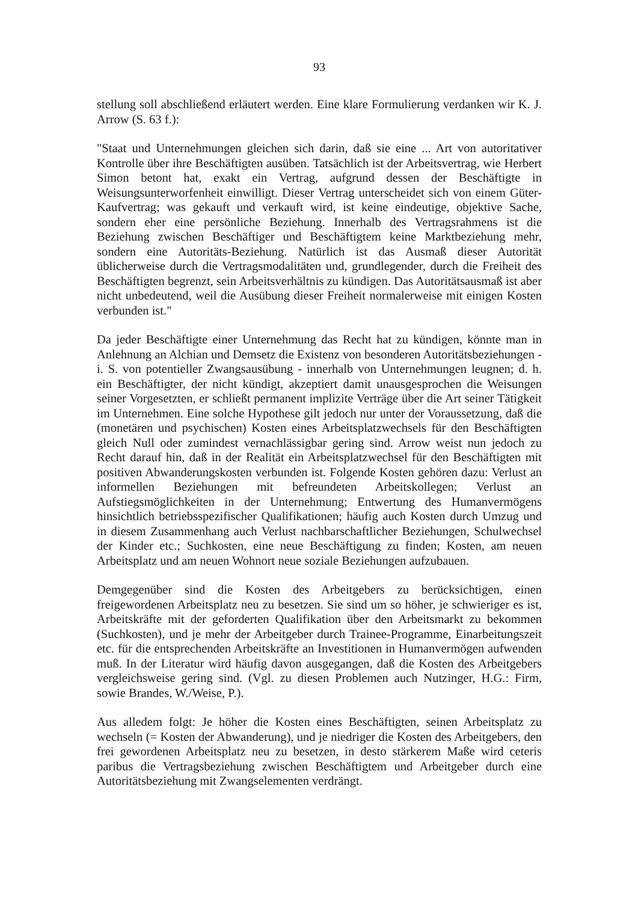93
stellung soll abschließend erläutert werden. Eine klare Formulierung verdanken wir K. J. Arrow (S. 63 f.):
"Staat und Unternehmungen gleichen sich darin, daß sie eine ... Art von autoritativer Kontrolle über ihre Beschäftigten ausüben. Tatsächlich ist der Arbeitsvertrag, wie Herbert Simon betont hat, exakt ein Vertrag, aufgrund dessen der Beschäftigte in Weisungsunterworfenheit einwilligt. Dieser Vertrag unterscheidet sich von einem Güter-Kaufvertrag; was gekauft und verkauft wird, ist keine eindeutige, objektive Sache, sondern eher eine persönliche Beziehung. Innerhalb des Vertragsrahmens ist die Beziehung zwischen Beschäftiger und Beschäftigtem keine Marktbeziehung mehr, sondern eine Autoritäts-Beziehung. Natürlich ist das Ausmaß dieser Autorität üblicherweise durch die Vertragsmodalitäten und, grundlegender, durch die Freiheit des Beschäftigten begrenzt, sein Arbeitsverhältnis zu kündigen. Das Autoritätsausmaß ist aber nicht unbedeutend, weil die Ausübung dieser Freiheit normalerweise mit einigen Kosten verbunden ist."
Da jeder Beschäftigte einer Unternehmung das Recht hat zu kündigen, könnte man in Anlehnung an Alchian und Demsetz die Existenz von besonderen Autoritätsbeziehungen - i. S. von potentieller Zwangsausübung - innerhalb von Unternehmungen leugnen; d. h. ein Beschäftigter, der nicht kündigt, akzeptiert damit unausgesprochen die Weisungen seiner Vorgesetzten, er schließt permanent implizite Verträge über die Art seiner Tätigkeit im Unternehmen. Eine solche Hypothese gilt jedoch nur unter der Voraussetzung, daß die (monetären und psychischen) Kosten eines Arbeitsplatzwechsels für den Beschäftigten gleich Null oder zumindest vernachlässigbar gering sind. Arrow weist nun jedoch zu Recht darauf hin, daß in der Realität ein Arbeitsplatzwechsel für den Beschäftigten mit positiven Abwanderungskosten verbunden ist. Folgende Kosten gehören dazu: Verlust an informellen Beziehungen mit befreundeten Arbeitskollegen; Verlust an Aufstiegsmöglichkeiten in der Unternehmung; Entwertung des Humanvermögens hinsichtlich betriebsspezifischer Qualifikationen; häufig auch Kosten durch Umzug und in diesem Zusammenhang auch Verlust nachbarschaftlicher Beziehungen, Schulwechsel der Kinder etc.; Suchkosten, eine neue Beschäftigung zu finden; Kosten, am neuen Arbeitsplatz und am neuen Wohnort neue soziale Beziehungen aufzubauen.
Demgegenüber sind die Kosten des Arbeitgebers zu berücksichtigen, einen freigewordenen Arbeitsplatz neu zu besetzen. Sie sind um so höher, je schwieriger es ist, Arbeitskräfte mit der geforderten Qualifikation über den Arbeitsmarkt zu bekommen (Suchkosten), und je mehr der Arbeitgeber durch Trainee-Programme, Einarbeitungszeit etc. für die entsprechenden Arbeitskräfte an Investitionen in Humanvermögen aufwenden muß. In der Literatur wird häufig davon ausgegangen, daß die Kosten des Arbeitgebers vergleichsweise gering sind. (Vgl. zu diesen Problemen auch Nutzinger, H.G.: Firm, sowie Brandes, W./Weise, P.).
Aus alledem folgt: Je höher die Kosten eines Beschäftigten, seinen Arbeitsplatz zu wechseln (= Kosten der Abwanderung), und je niedriger die Kosten des Arbeitgebers, den frei gewordenen Arbeitsplatz neu zu besetzen, in desto stärkerem Maße wird ceteris paribus die Vertragsbeziehung zwischen Beschäftigtem und Arbeitgeber durch eine Autoritätsbeziehung mit Zwangselementen verdrängt.